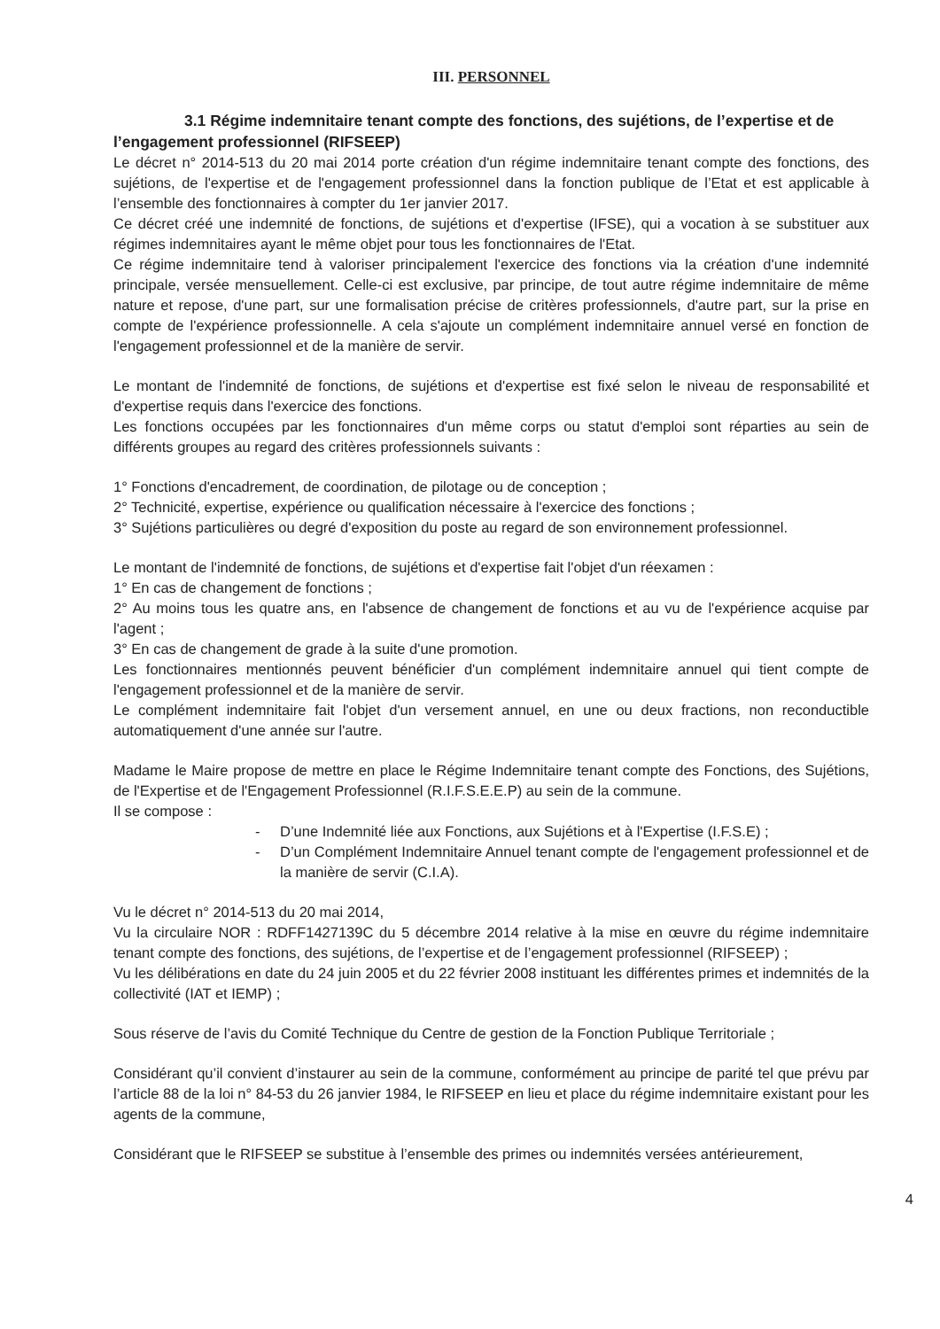III. PERSONNEL
3.1 Régime indemnitaire tenant compte des fonctions, des sujétions, de l’expertise et de l’engagement professionnel (RIFSEEP)
Le décret n° 2014-513 du 20 mai 2014 porte création d'un régime indemnitaire tenant compte des fonctions, des sujétions, de l'expertise et de l'engagement professionnel dans la fonction publique de l’Etat et est applicable à l’ensemble des fonctionnaires à compter du 1er janvier 2017.
Ce décret créé une indemnité de fonctions, de sujétions et d'expertise (IFSE), qui a vocation à se substituer aux régimes indemnitaires ayant le même objet pour tous les fonctionnaires de l'Etat.
Ce régime indemnitaire tend à valoriser principalement l'exercice des fonctions via la création d'une indemnité principale, versée mensuellement. Celle-ci est exclusive, par principe, de tout autre régime indemnitaire de même nature et repose, d'une part, sur une formalisation précise de critères professionnels, d'autre part, sur la prise en compte de l'expérience professionnelle. A cela s'ajoute un complément indemnitaire annuel versé en fonction de l'engagement professionnel et de la manière de servir.
Le montant de l'indemnité de fonctions, de sujétions et d'expertise est fixé selon le niveau de responsabilité et d'expertise requis dans l'exercice des fonctions.
Les fonctions occupées par les fonctionnaires d'un même corps ou statut d'emploi sont réparties au sein de différents groupes au regard des critères professionnels suivants :
1° Fonctions d'encadrement, de coordination, de pilotage ou de conception ;
2° Technicité, expertise, expérience ou qualification nécessaire à l'exercice des fonctions ;
3° Sujétions particulières ou degré d'exposition du poste au regard de son environnement professionnel.
Le montant de l'indemnité de fonctions, de sujétions et d'expertise fait l'objet d'un réexamen :
1° En cas de changement de fonctions ;
2° Au moins tous les quatre ans, en l'absence de changement de fonctions et au vu de l'expérience acquise par l'agent ;
3° En cas de changement de grade à la suite d'une promotion.
Les fonctionnaires mentionnés peuvent bénéficier d'un complément indemnitaire annuel qui tient compte de l'engagement professionnel et de la manière de servir.
Le complément indemnitaire fait l'objet d'un versement annuel, en une ou deux fractions, non reconductible automatiquement d'une année sur l'autre.
Madame le Maire propose de mettre en place le Régime Indemnitaire tenant compte des Fonctions, des Sujétions, de l'Expertise et de l'Engagement Professionnel (R.I.F.S.E.E.P) au sein de la commune.
Il se compose :
- D’une Indemnité liée aux Fonctions, aux Sujétions et à l'Expertise (I.F.S.E) ;
- D’un Complément Indemnitaire Annuel tenant compte de l'engagement professionnel et de la manière de servir (C.I.A).
Vu le décret n° 2014-513 du 20 mai 2014,
Vu la circulaire NOR : RDFF1427139C du 5 décembre 2014 relative à la mise en œuvre du régime indemnitaire tenant compte des fonctions, des sujétions, de l’expertise et de l’engagement professionnel (RIFSEEP) ;
Vu les délibérations en date du 24 juin 2005 et du 22 février 2008 instituant les différentes primes et indemnités de la collectivité (IAT et IEMP) ;
Sous réserve de l’avis du Comité Technique du Centre de gestion de la Fonction Publique Territoriale ;
Considérant qu’il convient d’instaurer au sein de la commune, conformément au principe de parité tel que prévu par l’article 88 de la loi n° 84-53 du 26 janvier 1984, le RIFSEEP en lieu et place du régime indemnitaire existant pour les agents de la commune,
Considérant que le RIFSEEP se substitue à l’ensemble des primes ou indemnités versées antérieurement,
4